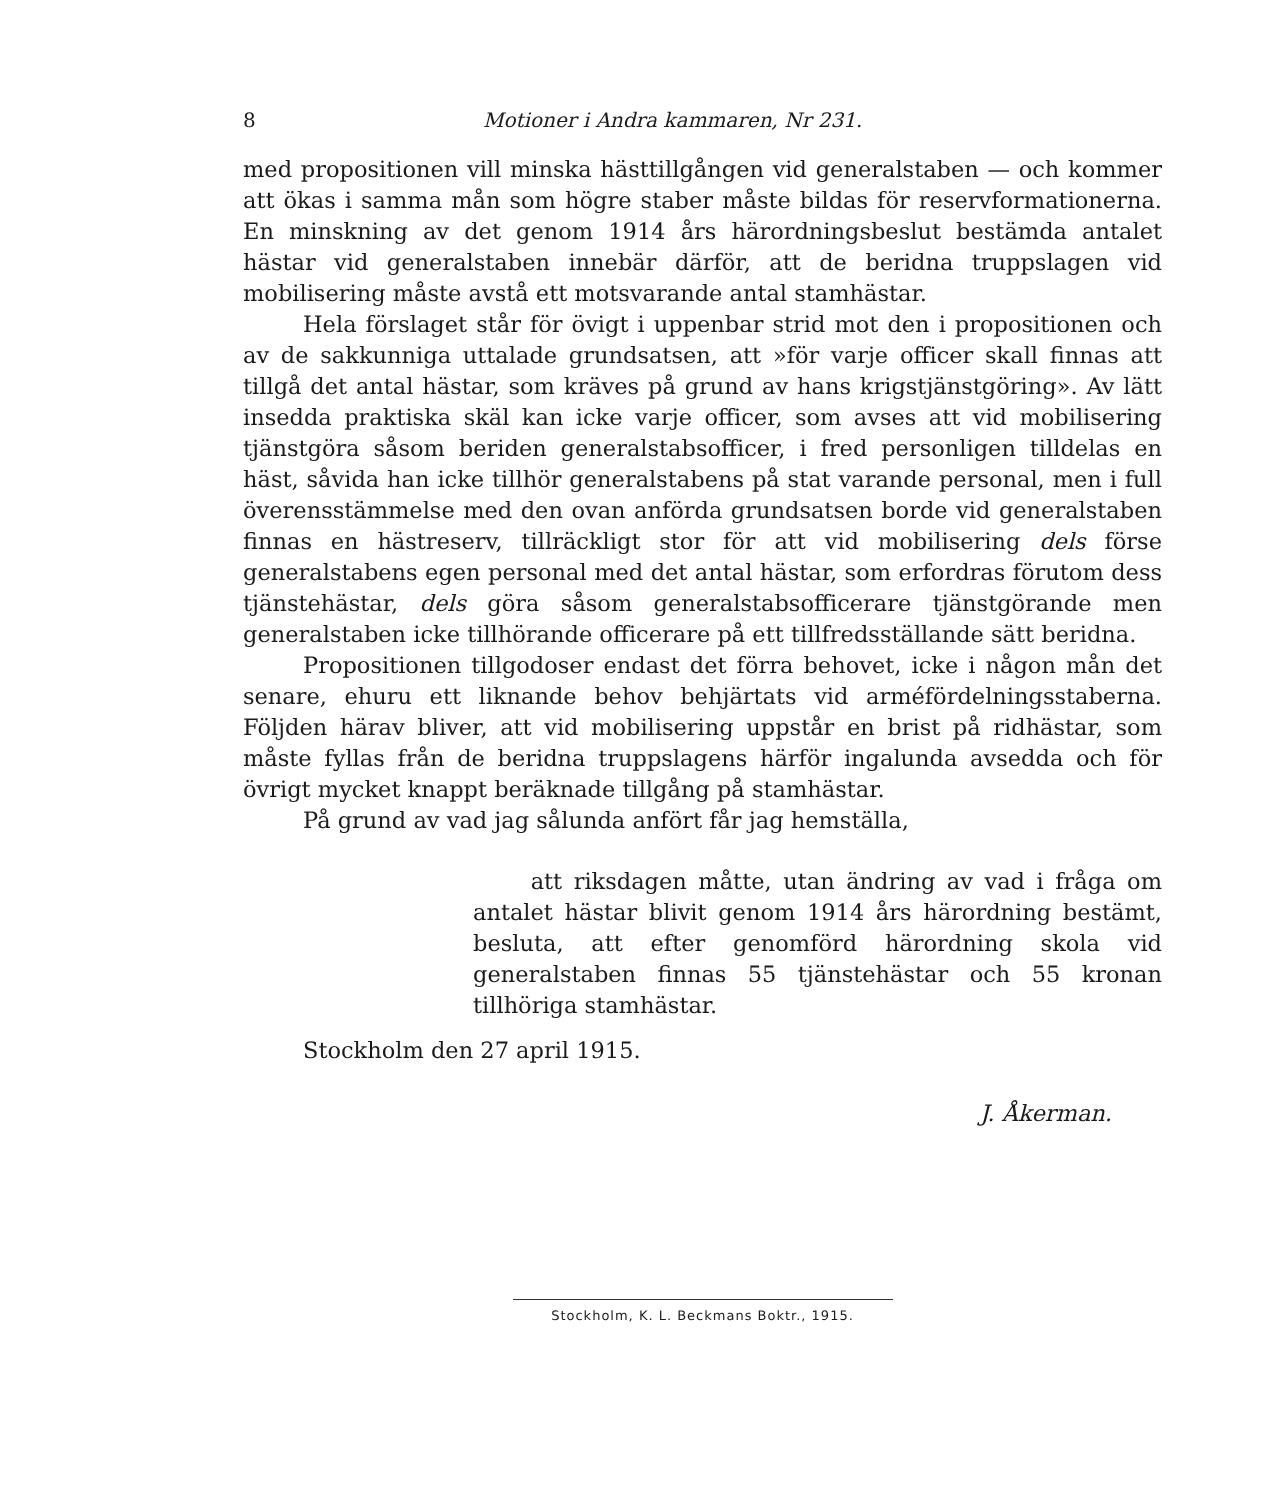8 Motioner i Andra kammaren, Nr 231.
med propositionen vill minska hästtillgången vid generalstaben — och kommer att ökas i samma mån som högre staber måste bildas för reservformationerna. En minskning av det genom 1914 års härordningsbeslut bestämda antalet hästar vid generalstaben innebär därför, att de beridna truppslagen vid mobilisering måste avstå ett motsvarande antal stamhästar.
Hela förslaget står för övigt i uppenbar strid mot den i propositionen och av de sakkunniga uttalade grundsatsen, att »för varje officer skall finnas att tillgå det antal hästar, som kräves på grund av hans krigstjänstgöring». Av lätt insedda praktiska skäl kan icke varje officer, som avses att vid mobilisering tjänstgöra såsom beriden generalstabsofficer, i fred personligen tilldelas en häst, såvida han icke tillhör generalstabens på stat varande personal, men i full överensstämmelse med den ovan anförda grundsatsen borde vid generalstaben finnas en hästreserv, tillräckligt stor för att vid mobilisering dels förse generalstabens egen personal med det antal hästar, som erfordras förutom dess tjänstehästar, dels göra såsom generalstabsofficerare tjänstgörande men generalstaben icke tillhörande officerare på ett tillfredsställande sätt beridna.
Propositionen tillgodoser endast det förra behovet, icke i någon mån det senare, ehuru ett liknande behov behjärtats vid arméfördelningsstaberna. Följden härav bliver, att vid mobilisering uppstår en brist på ridhästar, som måste fyllas från de beridna truppslagens härför ingalunda avsedda och för övrigt mycket knappt beräknade tillgång på stamhästar.
På grund av vad jag sålunda anfört får jag hemställa,
att riksdagen måtte, utan ändring av vad i fråga om antalet hästar blivit genom 1914 års härordning bestämt, besluta, att efter genomförd härordning skola vid generalstaben finnas 55 tjänstehästar och 55 kronan tillhöriga stamhästar.
Stockholm den 27 april 1915.
J. Åkerman.
Stockholm, K. L. Beckmans Boktr., 1915.